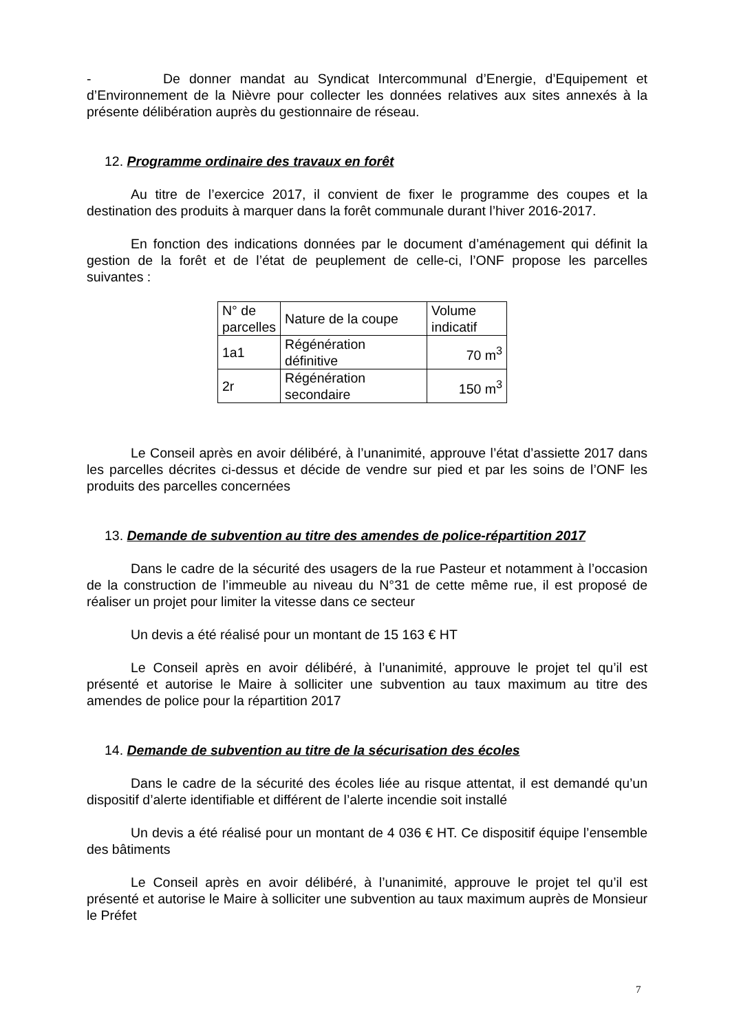- De donner mandat au Syndicat Intercommunal d’Energie, d’Equipement et d’Environnement de la Nièvre pour collecter les données relatives aux sites annexés à la présente délibération auprès du gestionnaire de réseau.
12. Programme ordinaire des travaux en forêt
Au titre de l’exercice 2017, il convient de fixer le programme des coupes et la destination des produits à marquer dans la forêt communale durant l’hiver 2016-2017.
En fonction des indications données par le document d’aménagement qui définit la gestion de la forêt et de l’état de peuplement de celle-ci, l’ONF propose les parcelles suivantes :
| N° de parcelles | Nature de la coupe | Volume indicatif |
| 1a1 | Régénération définitive | 70 m<sup>3</sup> |
| 2r | Régénération secondaire | 150 m<sup>3</sup> |
Le Conseil après en avoir délibéré, à l’unanimité, approuve l’état d’assiette 2017 dans les parcelles décrites ci-dessus et décide de vendre sur pied et par les soins de l’ONF les produits des parcelles concernées
13. Demande de subvention au titre des amendes de police-répartition 2017
Dans le cadre de la sécurité des usagers de la rue Pasteur et notamment à l’occasion de la construction de l’immeuble au niveau du N°31 de cette même rue, il est proposé de réaliser un projet pour limiter la vitesse dans ce secteur
Un devis a été réalisé pour un montant de 15 163 € HT
Le Conseil après en avoir délibéré, à l’unanimité, approuve le projet tel qu’il est présenté et autorise le Maire à solliciter une subvention au taux maximum au titre des amendes de police pour la répartition 2017
14. Demande de subvention au titre de la sécurisation des écoles
Dans le cadre de la sécurité des écoles liée au risque attentat, il est demandé qu’un dispositif d’alerte identifiable et différent de l’alerte incendie soit installé
Un devis a été réalisé pour un montant de 4 036 € HT. Ce dispositif équipe l’ensemble des bâtiments
Le Conseil après en avoir délibéré, à l’unanimité, approuve le projet tel qu’il est présenté et autorise le Maire à solliciter une subvention au taux maximum auprès de Monsieur le Préfet
7